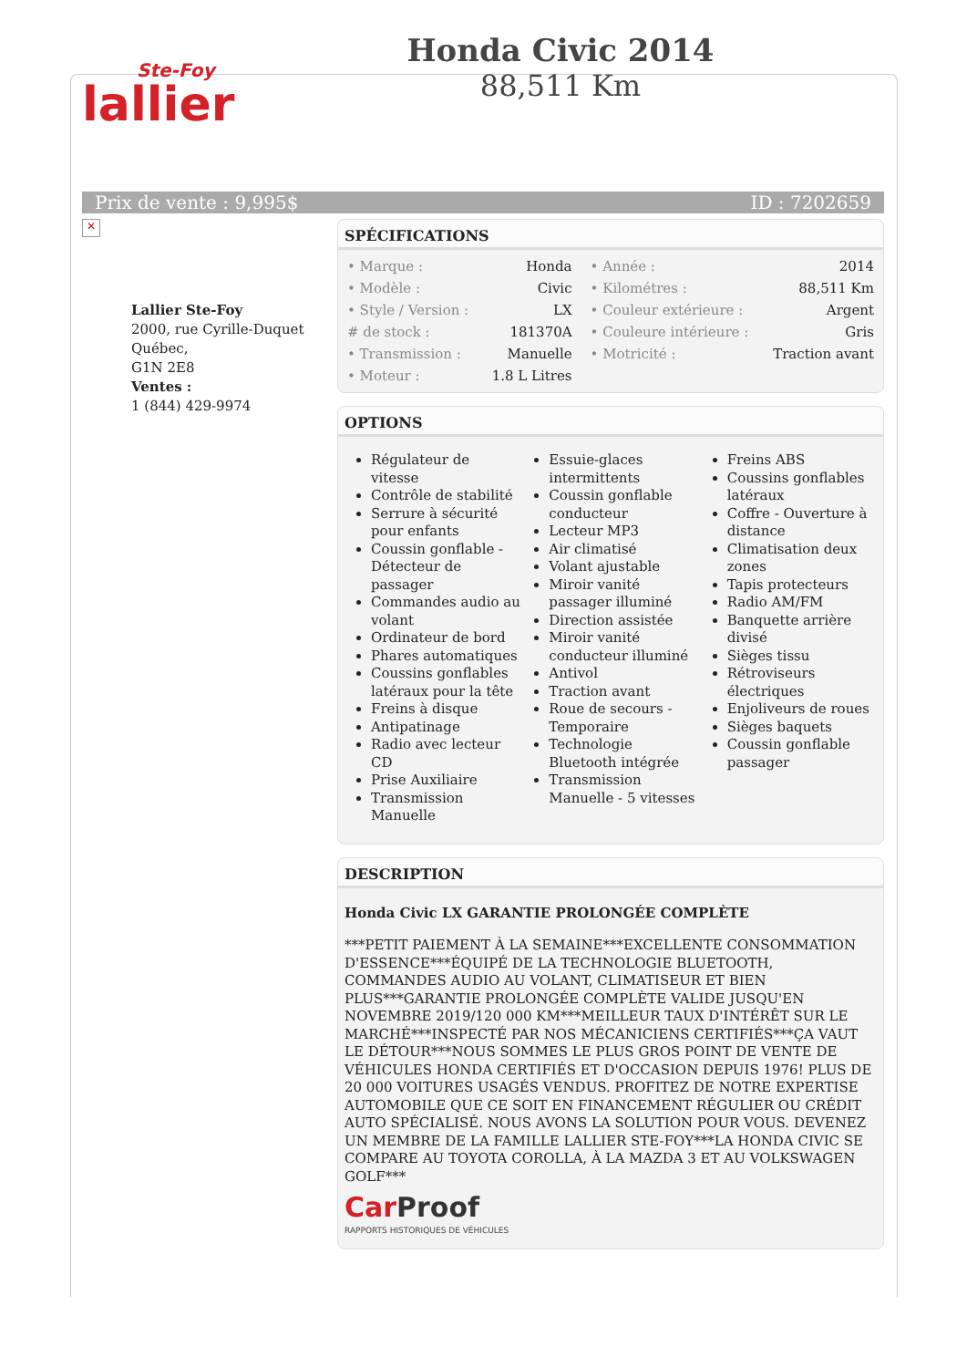Ste-Foy
lallier
Honda Civic 2014
88,511 Km
Prix de vente : 9,995$ ID : 7202659
✕
Lallier Ste-Foy
2000, rue Cyrille-Duquet
Québec,
G1N 2E8
Ventes :
1 (844) 429-9974
SPÉCIFICATIONS
| • Marque : | Honda | • Année : | 2014 |
| • Modèle : | Civic | • Kilométres : | 88,511 Km |
| • Style / Version : | LX | • Couleur extérieure : | Argent |
| # de stock : | 181370A | • Couleure intérieure : | Gris |
| • Transmission : | Manuelle | • Motricité : | Traction avant |
| • Moteur : | 1.8 L Litres | | |
OPTIONS
Régulateur de vitesse
Contrôle de stabilité
Serrure à sécurité pour enfants
Coussin gonflable - Détecteur de passager
Commandes audio au volant
Ordinateur de bord
Phares automatiques
Coussins gonflables latéraux pour la tête
Freins à disque
Antipatinage
Radio avec lecteur CD
Prise Auxiliaire
Transmission Manuelle
Essuie-glaces intermittents
Coussin gonflable conducteur
Lecteur MP3
Air climatisé
Volant ajustable
Miroir vanité passager illuminé
Direction assistée
Miroir vanité conducteur illuminé
Antivol
Traction avant
Roue de secours - Temporaire
Technologie Bluetooth intégrée
Transmission Manuelle - 5 vitesses
Freins ABS
Coussins gonflables latéraux
Coffre - Ouverture à distance
Climatisation deux zones
Tapis protecteurs
Radio AM/FM
Banquette arrière divisé
Sièges tissu
Rétroviseurs électriques
Enjoliveurs de roues
Sièges baquets
Coussin gonflable passager
DESCRIPTION
Honda Civic LX GARANTIE PROLONGÉE COMPLÈTE
***PETIT PAIEMENT À LA SEMAINE***EXCELLENTE CONSOMMATION D'ESSENCE***ÉQUIPÉ DE LA TECHNOLOGIE BLUETOOTH, COMMANDES AUDIO AU VOLANT, CLIMATISEUR ET BIEN PLUS***GARANTIE PROLONGÉE COMPLÈTE VALIDE JUSQU'EN NOVEMBRE 2019/120 000 KM***MEILLEUR TAUX D'INTÉRÊT SUR LE MARCHÉ***INSPECTÉ PAR NOS MÉCANICIENS CERTIFIÉS***ÇA VAUT LE DÉTOUR***NOUS SOMMES LE PLUS GROS POINT DE VENTE DE VÉHICULES HONDA CERTIFIÉS ET D'OCCASION DEPUIS 1976! PLUS DE 20 000 VOITURES USAGÉS VENDUS. PROFITEZ DE NOTRE EXPERTISE AUTOMOBILE QUE CE SOIT EN FINANCEMENT RÉGULIER OU CRÉDIT AUTO SPÉCIALISÉ. NOUS AVONS LA SOLUTION POUR VOUS. DEVENEZ UN MEMBRE DE LA FAMILLE LALLIER STE-FOY***LA HONDA CIVIC SE COMPARE AU TOYOTA COROLLA, À LA MAZDA 3 ET AU VOLKSWAGEN GOLF***
Car Proof
RAPPORTS HISTORIQUES DE VÉHICULES